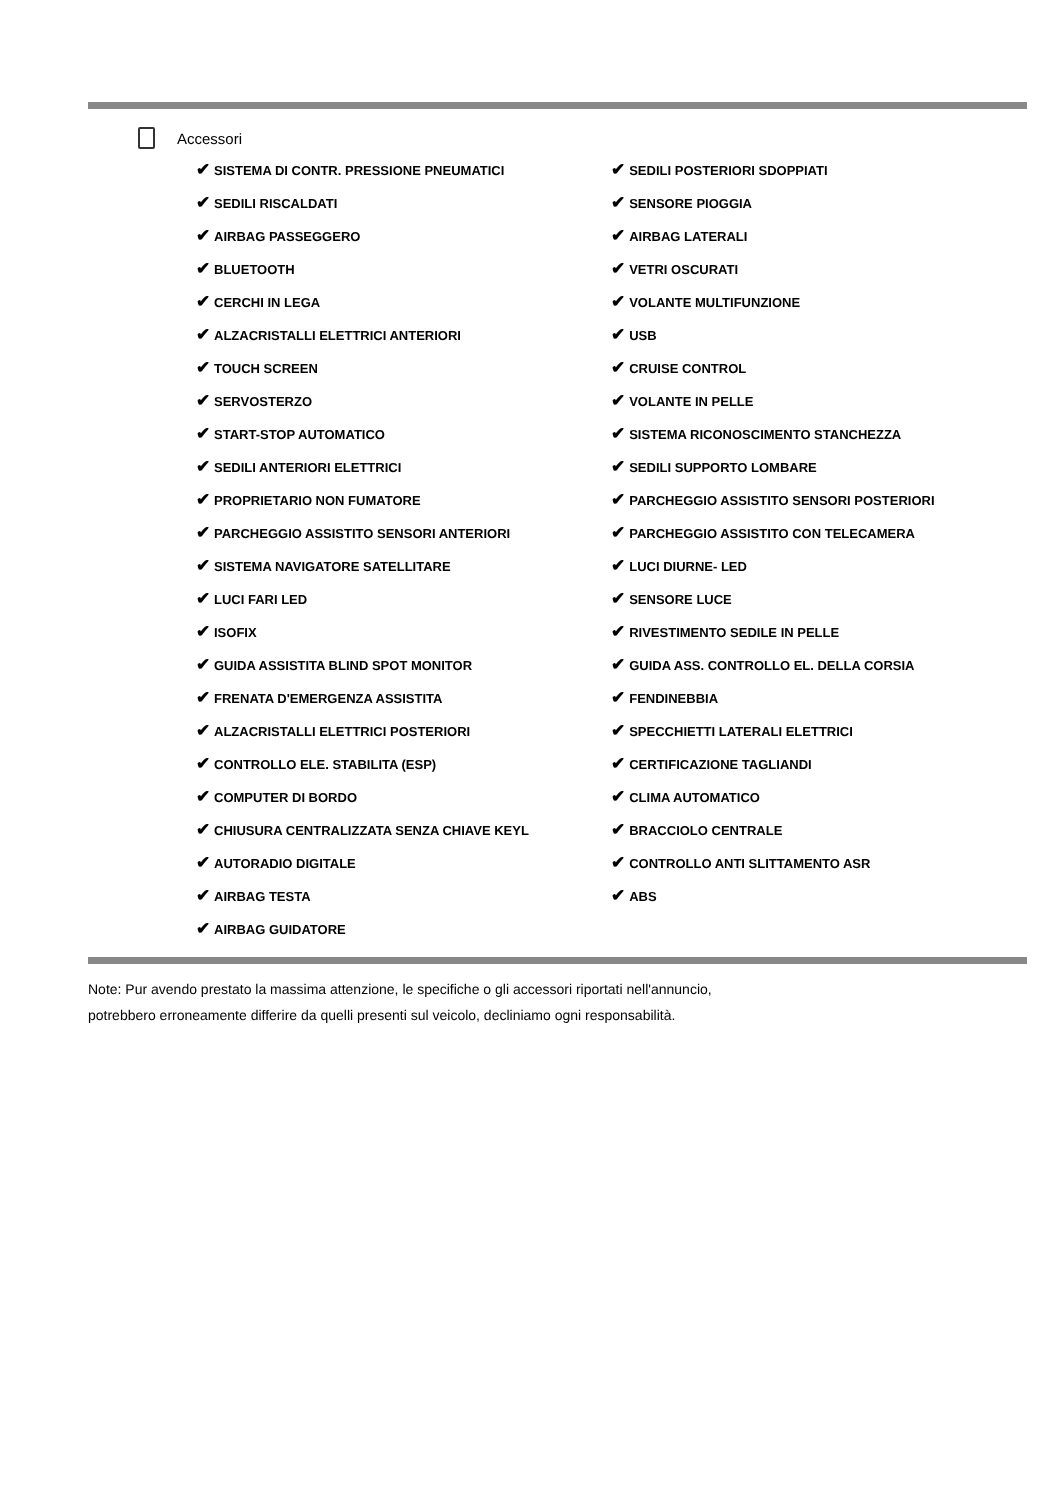Accessori
| ✔ SISTEMA DI CONTR. PRESSIONE PNEUMATICI | ✔ SEDILI POSTERIORI SDOPPIATI |
| ✔ SEDILI RISCALDATI | ✔ SENSORE PIOGGIA |
| ✔ AIRBAG PASSEGGERO | ✔ AIRBAG LATERALI |
| ✔ BLUETOOTH | ✔ VETRI OSCURATI |
| ✔ CERCHI IN LEGA | ✔ VOLANTE MULTIFUNZIONE |
| ✔ ALZACRISTALLI ELETTRICI ANTERIORI | ✔ USB |
| ✔ TOUCH SCREEN | ✔ CRUISE CONTROL |
| ✔ SERVOSTERZO | ✔ VOLANTE IN PELLE |
| ✔ START-STOP AUTOMATICO | ✔ SISTEMA RICONOSCIMENTO STANCHEZZA |
| ✔ SEDILI ANTERIORI ELETTRICI | ✔ SEDILI SUPPORTO LOMBARE |
| ✔ PROPRIETARIO NON FUMATORE | ✔ PARCHEGGIO ASSISTITO SENSORI POSTERIORI |
| ✔ PARCHEGGIO ASSISTITO SENSORI ANTERIORI | ✔ PARCHEGGIO ASSISTITO CON TELECAMERA |
| ✔ SISTEMA NAVIGATORE SATELLITARE | ✔ LUCI DIURNE- LED |
| ✔ LUCI FARI LED | ✔ SENSORE LUCE |
| ✔ ISOFIX | ✔ RIVESTIMENTO SEDILE IN PELLE |
| ✔ GUIDA ASSISTITA BLIND SPOT MONITOR | ✔ GUIDA ASS. CONTROLLO EL. DELLA CORSIA |
| ✔ FRENATA D'EMERGENZA ASSISTITA | ✔ FENDINEBBIA |
| ✔ ALZACRISTALLI ELETTRICI POSTERIORI | ✔ SPECCHIETTI LATERALI ELETTRICI |
| ✔ CONTROLLO ELE. STABILITA (ESP) | ✔ CERTIFICAZIONE TAGLIANDI |
| ✔ COMPUTER DI BORDO | ✔ CLIMA AUTOMATICO |
| ✔ CHIUSURA CENTRALIZZATA SENZA CHIAVE KEYL | ✔ BRACCIOLO CENTRALE |
| ✔ AUTORADIO DIGITALE | ✔ CONTROLLO ANTI SLITTAMENTO ASR |
| ✔ AIRBAG TESTA | ✔ ABS |
| ✔ AIRBAG GUIDATORE | |
Note: Pur avendo prestato la massima attenzione, le specifiche o gli accessori riportati nell'annuncio,
potrebbero erroneamente differire da quelli presenti sul veicolo, decliniamo ogni responsabilità.